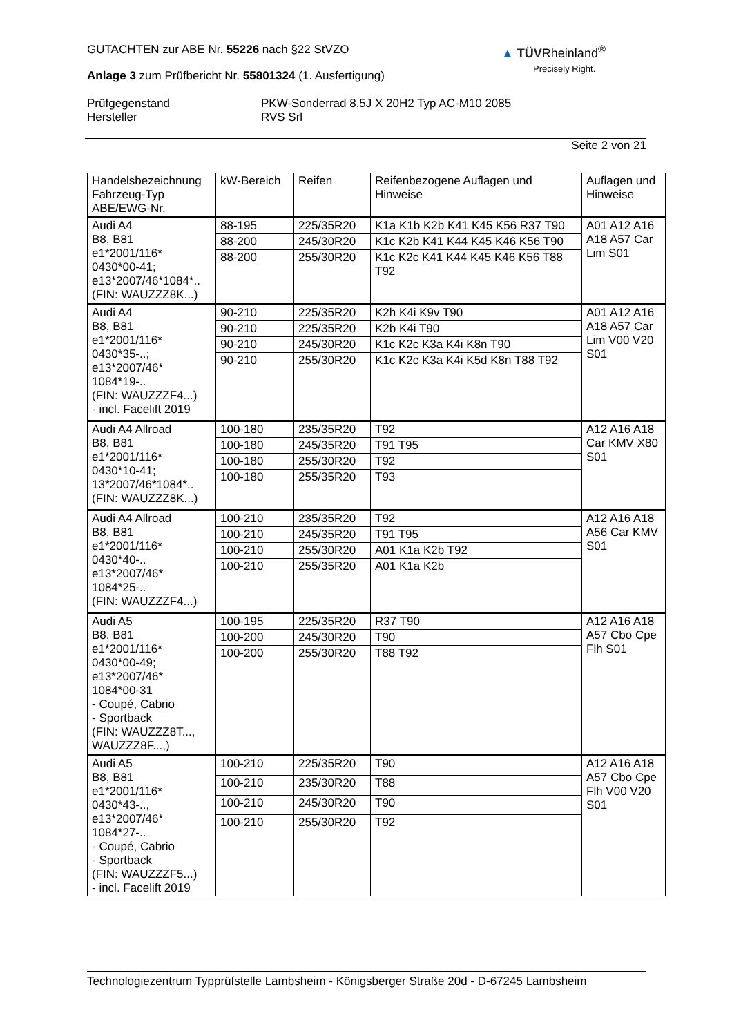▲ TÜVRheinland<sup>®</sup>
Precisely Right.
GUTACHTEN zur ABE Nr. 55226 nach §22 StVZO
Anlage 3 zum Prüfbericht Nr. 55801324 (1. Ausfertigung)
Prüfgegenstand
Hersteller
PKW-Sonderrad 8,5J X 20H2 Typ AC-M10 2085
RVS Srl
Seite 2 von 21
| Handelsbezeichnung Fahrzeug-Typ ABE/EWG-Nr. | kW-Bereich | Reifen | Reifenbezogene Auflagen und Hinweise | Auflagen und Hinweise |
| --- | --- | --- | --- | --- |
| Audi A4 B8, B81 e1*2001/116* 0430*00-41; e13*2007/46*1084*.. (FIN: WAUZZZ8K...) | 88-195 | 225/35R20 | K1a K1b K2b K41 K45 K56 R37 T90 | A01 A12 A16 A18 A57 Car Lim S01 |
| | 88-200 | 245/30R20 | K1c K2b K41 K44 K45 K46 K56 T90 | |
| | 88-200 | 255/30R20 | K1c K2c K41 K44 K45 K46 K56 T88 T92 | |
| Audi A4 B8, B81 e1*2001/116* 0430*35-..; e13*2007/46* 1084*19-.. (FIN: WAUZZZF4...) - incl. Facelift 2019 | 90-210 | 225/35R20 | K2h K4i K9v T90 | A01 A12 A16 A18 A57 Car Lim V00 V20 S01 |
| | 90-210 | 225/35R20 | K2b K4i T90 | |
| | 90-210 | 245/30R20 | K1c K2c K3a K4i K8n T90 | |
| | 90-210 | 255/30R20 | K1c K2c K3a K4i K5d K8n T88 T92 | |
| Audi A4 Allroad B8, B81 e1*2001/116* 0430*10-41; 13*2007/46*1084*.. (FIN: WAUZZZ8K...) | 100-180 | 235/35R20 | T92 | A12 A16 A18 Car KMV X80 S01 |
| | 100-180 | 245/35R20 | T91 T95 | |
| | 100-180 | 255/30R20 | T92 | |
| | 100-180 | 255/35R20 | T93 | |
| Audi A4 Allroad B8, B81 e1*2001/116* 0430*40-.. e13*2007/46* 1084*25-.. (FIN: WAUZZZF4...) | 100-210 | 235/35R20 | T92 | A12 A16 A18 A56 Car KMV S01 |
| | 100-210 | 245/35R20 | T91 T95 | |
| | 100-210 | 255/30R20 | A01 K1a K2b T92 | |
| | 100-210 | 255/35R20 | A01 K1a K2b | |
| Audi A5 B8, B81 e1*2001/116* 0430*00-49; e13*2007/46* 1084*00-31 - Coupé, Cabrio - Sportback (FIN: WAUZZZ8T..., WAUZZZ8F...,) | 100-195 | 225/35R20 | R37 T90 | A12 A16 A18 A57 Cbo Cpe Flh S01 |
| | 100-200 | 245/30R20 | T90 | |
| | 100-200 | 255/30R20 | T88 T92 | |
| Audi A5 B8, B81 e1*2001/116* 0430*43-.., e13*2007/46* 1084*27-.. - Coupé, Cabrio - Sportback (FIN: WAUZZZF5...) - incl. Facelift 2019 | 100-210 | 225/35R20 | T90 | A12 A16 A18 A57 Cbo Cpe Flh V00 V20 S01 |
| | 100-210 | 235/30R20 | T88 | |
| | 100-210 | 245/30R20 | T90 | |
| | 100-210 | 255/30R20 | T92 | |
Technologiezentrum Typprüfstelle Lambsheim - Königsberger Straße 20d - D-67245 Lambsheim